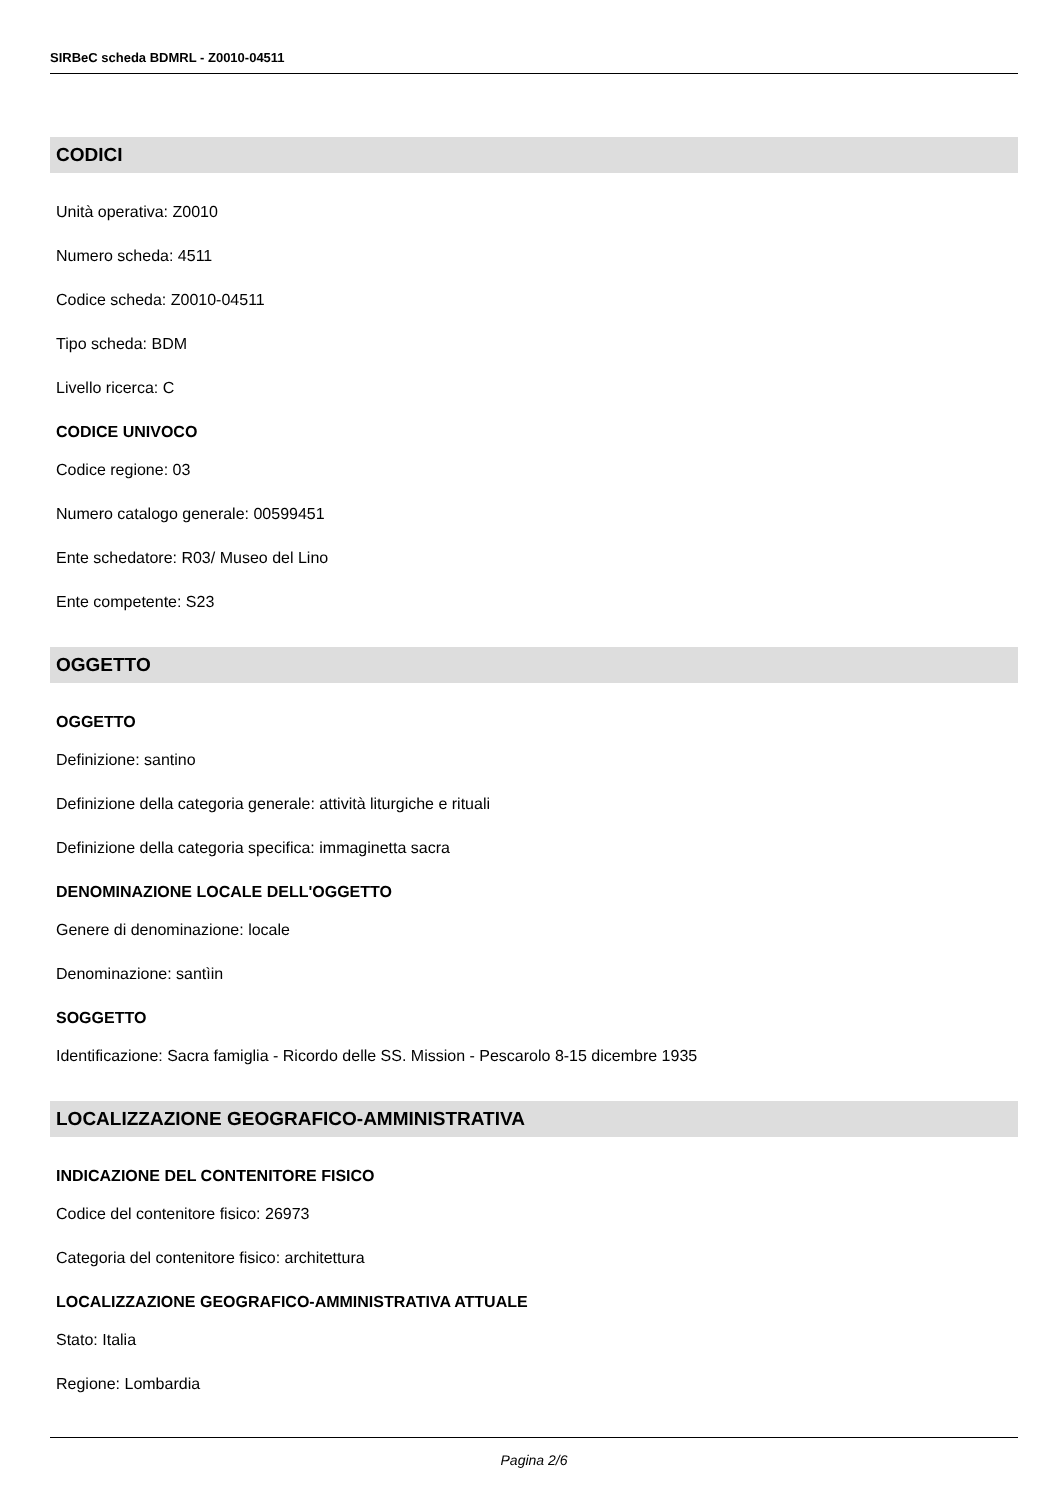SIRBeC scheda BDMRL - Z0010-04511
CODICI
Unità operativa: Z0010
Numero scheda: 4511
Codice scheda: Z0010-04511
Tipo scheda: BDM
Livello ricerca: C
CODICE UNIVOCO
Codice regione: 03
Numero catalogo generale: 00599451
Ente schedatore: R03/ Museo del Lino
Ente competente: S23
OGGETTO
OGGETTO
Definizione: santino
Definizione della categoria generale: attività liturgiche e rituali
Definizione della categoria specifica: immaginetta sacra
DENOMINAZIONE LOCALE DELL'OGGETTO
Genere di denominazione: locale
Denominazione: santìin
SOGGETTO
Identificazione: Sacra famiglia - Ricordo delle SS. Mission - Pescarolo 8-15 dicembre 1935
LOCALIZZAZIONE GEOGRAFICO-AMMINISTRATIVA
INDICAZIONE DEL CONTENITORE FISICO
Codice del contenitore fisico: 26973
Categoria del contenitore fisico: architettura
LOCALIZZAZIONE GEOGRAFICO-AMMINISTRATIVA ATTUALE
Stato: Italia
Regione: Lombardia
Pagina 2/6